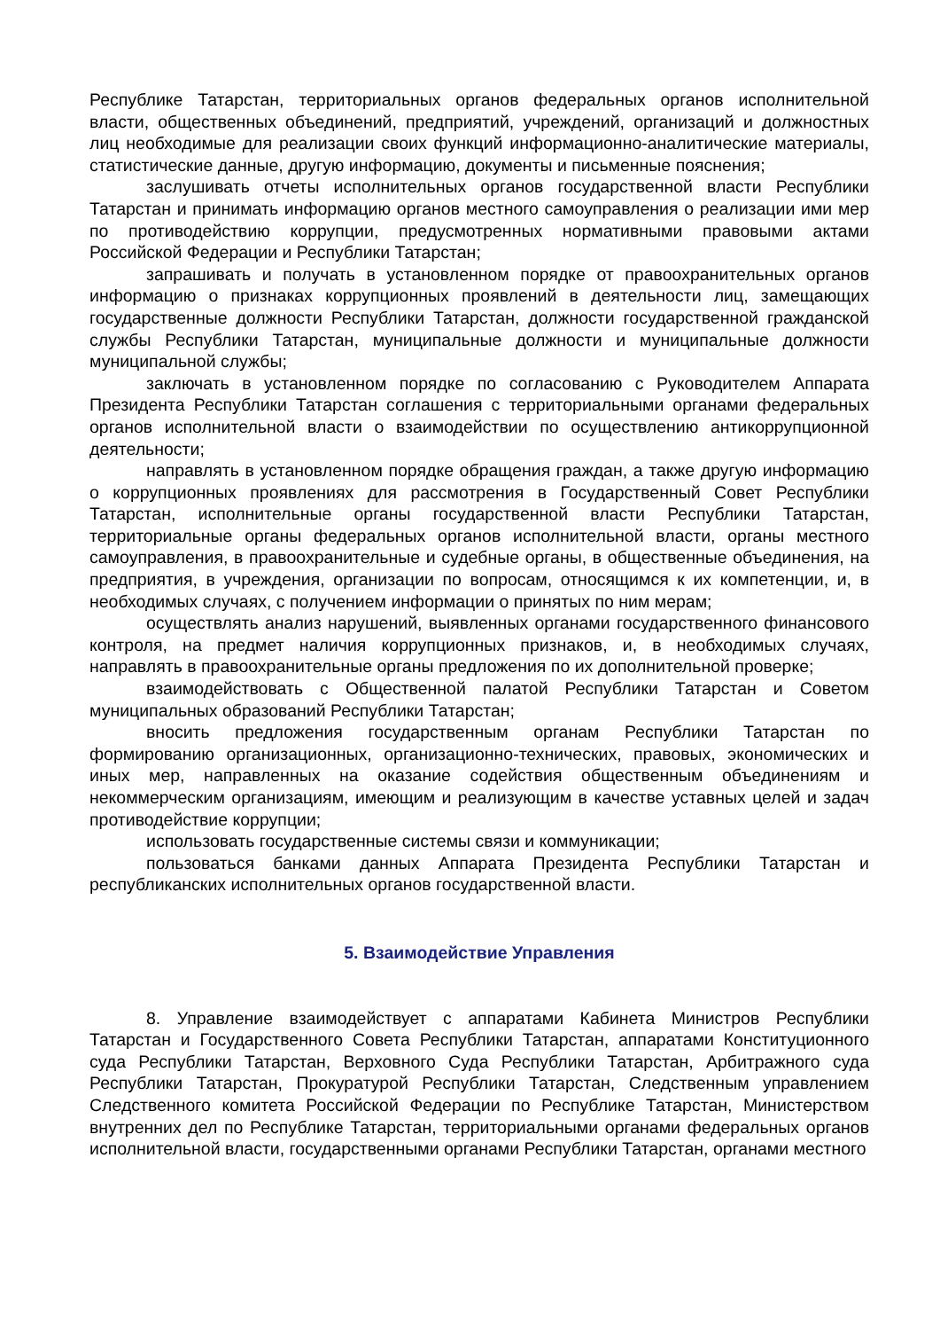Республике Татарстан, территориальных органов федеральных органов исполнительной власти, общественных объединений, предприятий, учреждений, организаций и должностных лиц необходимые для реализации своих функций информационно-аналитические материалы, статистические данные, другую информацию, документы и письменные пояснения;
заслушивать отчеты исполнительных органов государственной власти Республики Татарстан и принимать информацию органов местного самоуправления о реализации ими мер по противодействию коррупции, предусмотренных нормативными правовыми актами Российской Федерации и Республики Татарстан;
запрашивать и получать в установленном порядке от правоохранительных органов информацию о признаках коррупционных проявлений в деятельности лиц, замещающих государственные должности Республики Татарстан, должности государственной гражданской службы Республики Татарстан, муниципальные должности и муниципальные должности муниципальной службы;
заключать в установленном порядке по согласованию с Руководителем Аппарата Президента Республики Татарстан соглашения с территориальными органами федеральных органов исполнительной власти о взаимодействии по осуществлению антикоррупционной деятельности;
направлять в установленном порядке обращения граждан, а также другую информацию о коррупционных проявлениях для рассмотрения в Государственный Совет Республики Татарстан, исполнительные органы государственной власти Республики Татарстан, территориальные органы федеральных органов исполнительной власти, органы местного самоуправления, в правоохранительные и судебные органы, в общественные объединения, на предприятия, в учреждения, организации по вопросам, относящимся к их компетенции, и, в необходимых случаях, с получением информации о принятых по ним мерам;
осуществлять анализ нарушений, выявленных органами государственного финансового контроля, на предмет наличия коррупционных признаков, и, в необходимых случаях, направлять в правоохранительные органы предложения по их дополнительной проверке;
взаимодействовать с Общественной палатой Республики Татарстан и Советом муниципальных образований Республики Татарстан;
вносить предложения государственным органам Республики Татарстан по формированию организационных, организационно-технических, правовых, экономических и иных мер, направленных на оказание содействия общественным объединениям и некоммерческим организациям, имеющим и реализующим в качестве уставных целей и задач противодействие коррупции;
использовать государственные системы связи и коммуникации;
пользоваться банками данных Аппарата Президента Республики Татарстан и республиканских исполнительных органов государственной власти.
5. Взаимодействие Управления
8. Управление взаимодействует с аппаратами Кабинета Министров Республики Татарстан и Государственного Совета Республики Татарстан, аппаратами Конституционного суда Республики Татарстан, Верховного Суда Республики Татарстан, Арбитражного суда Республики Татарстан, Прокуратурой Республики Татарстан, Следственным управлением Следственного комитета Российской Федерации по Республике Татарстан, Министерством внутренних дел по Республике Татарстан, территориальными органами федеральных органов исполнительной власти, государственными органами Республики Татарстан, органами местного